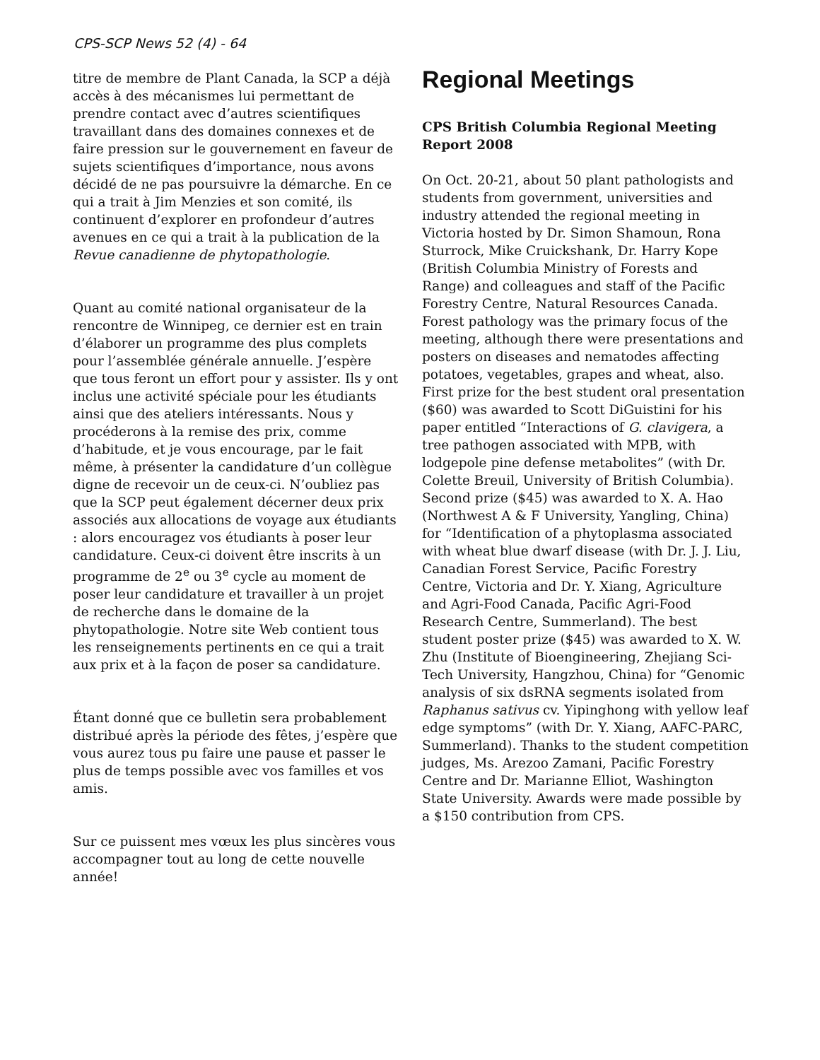CPS-SCP News 52 (4) - 64
titre de membre de Plant Canada, la SCP a déjà accès à des mécanismes lui permettant de prendre contact avec d’autres scientifiques travaillant dans des domaines connexes et de faire pression sur le gouvernement en faveur de sujets scientifiques d’importance, nous avons décidé de ne pas poursuivre la démarche. En ce qui a trait à Jim Menzies et son comité, ils continuent d’explorer en profondeur d’autres avenues en ce qui a trait à la publication de la Revue canadienne de phytopathologie.
Quant au comité national organisateur de la rencontre de Winnipeg, ce dernier est en train d’élaborer un programme des plus complets pour l’assemblée générale annuelle. J’espère que tous feront un effort pour y assister. Ils y ont inclus une activité spéciale pour les étudiants ainsi que des ateliers intéressants. Nous y procéderons à la remise des prix, comme d’habitude, et je vous encourage, par le fait même, à présenter la candidature d’un collègue digne de recevoir un de ceux-ci. N’oubliez pas que la SCP peut également décerner deux prix associés aux allocations de voyage aux étudiants : alors encouragez vos étudiants à poser leur candidature. Ceux-ci doivent être inscrits à un programme de 2<sup>e</sup> ou 3<sup>e</sup> cycle au moment de poser leur candidature et travailler à un projet de recherche dans le domaine de la phytopathologie. Notre site Web contient tous les renseignements pertinents en ce qui a trait aux prix et à la façon de poser sa candidature.
Étant donné que ce bulletin sera probablement distribué après la période des fêtes, j’espère que vous aurez tous pu faire une pause et passer le plus de temps possible avec vos familles et vos amis.
Sur ce puissent mes vœux les plus sincères vous accompagner tout au long de cette nouvelle année!
Regional Meetings
CPS British Columbia Regional Meeting Report 2008
On Oct. 20-21, about 50 plant pathologists and students from government, universities and industry attended the regional meeting in Victoria hosted by Dr. Simon Shamoun, Rona Sturrock, Mike Cruickshank, Dr. Harry Kope (British Columbia Ministry of Forests and Range) and colleagues and staff of the Pacific Forestry Centre, Natural Resources Canada. Forest pathology was the primary focus of the meeting, although there were presentations and posters on diseases and nematodes affecting potatoes, vegetables, grapes and wheat, also. First prize for the best student oral presentation ($60) was awarded to Scott DiGuistini for his paper entitled “Interactions of G. clavigera, a tree pathogen associated with MPB, with lodgepole pine defense metabolites” (with Dr. Colette Breuil, University of British Columbia). Second prize ($45) was awarded to X. A. Hao (Northwest A & F University, Yangling, China) for “Identification of a phytoplasma associated with wheat blue dwarf disease (with Dr. J. J. Liu, Canadian Forest Service, Pacific Forestry Centre, Victoria and Dr. Y. Xiang, Agriculture and Agri-Food Canada, Pacific Agri-Food Research Centre, Summerland). The best student poster prize ($45) was awarded to X. W. Zhu (Institute of Bioengineering, Zhejiang Sci-Tech University, Hangzhou, China) for “Genomic analysis of six dsRNA segments isolated from Raphanus sativus cv. Yipinghong with yellow leaf edge symptoms” (with Dr. Y. Xiang, AAFC-PARC, Summerland). Thanks to the student competition judges, Ms. Arezoo Zamani, Pacific Forestry Centre and Dr. Marianne Elliot, Washington State University. Awards were made possible by a $150 contribution from CPS.